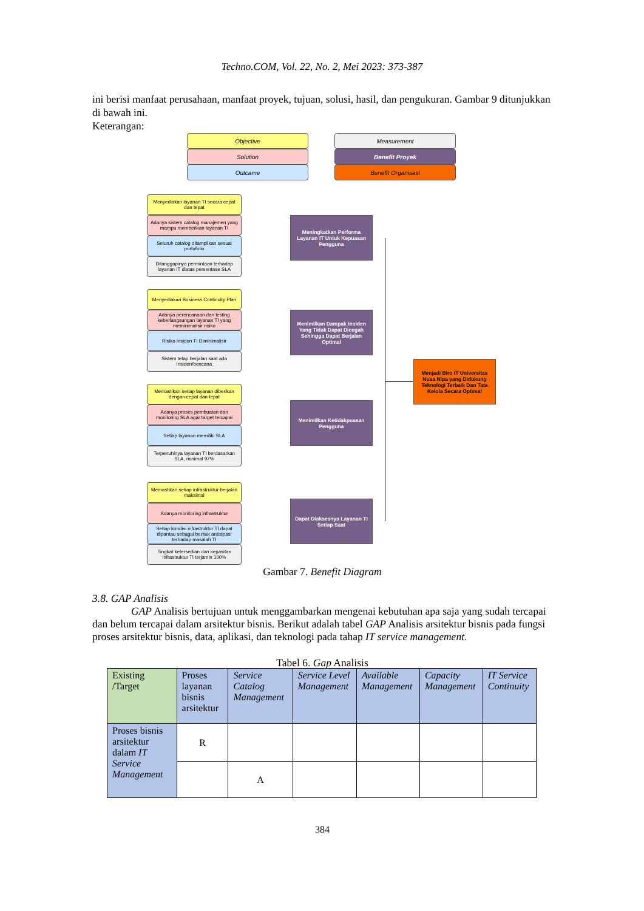Techno.COM, Vol. 22, No. 2, Mei 2023: 373-387
ini berisi manfaat perusahaan, manfaat proyek, tujuan, solusi, hasil, dan pengukuran. Gambar 9 ditunjukkan di bawah ini.
Keterangan:
Objective
Solution
Outcame
Measurement
Benefit Proyek
Benefit Organisasi
Menyediakan layanan TI secara cepat dan tepat
Adanya sistem catalog manajemen yang mampu memberikan layanan TI
Seluruh catalog ditampilkan sesuai portofolio
Ditanggapinya permintaan terhadap layanan IT diatas persentase SLA
Meningkatkan Performa Layanan IT Untuk Kepuasan Pengguna
Menyediakan Business Continuity Plan
Adanya perencanaan dan testing keberlangsungan layanan TI yang meminimalisir risiko
Risiko insiden TI Diminimalisir
Sistem tetap berjalan saat ada insiden/bencana
Menimilkan Dampak Insiden Yang Tidak Dapat Dicegah Sehingga Dapat Berjalan Optimal
Menjadi Biro IT Universitas Nusa Nipa yang Didukung Teknologi Terbaik Dan Tata Kelola Secara Optimal
Memastikan setiap layanan diberikan dengan cepat dan tepat
Adanya proses pembuatan dan monitoring SLA agar target tercapai
Setiap layanan memiliki SLA
Terpenuhinya layanan TI berdasarkan SLA, minimal 97%
Menimilkan Ketidakpuasan Pengguna
Memastikan setiap infrastruktur berjalan maksimal
Adanya monitoring infrastruktur
Setiap kondisi infrastruktur TI dapat dipantau sebagai bentuk antisipasi terhadap masalah TI
Tingkat ketersedian dan kepasitas infrastruktur TI terjamin 100%
Dapat Diaksesnya Layanan TI Setiap Saat
Gambar 7. Benefit Diagram
3.8. GAP Analisis
GAP Analisis bertujuan untuk menggambarkan mengenai kebutuhan apa saja yang sudah tercapai dan belum tercapai dalam arsitektur bisnis. Berikut adalah tabel GAP Analisis arsitektur bisnis pada fungsi proses arsitektur bisnis, data, aplikasi, dan teknologi pada tahap IT service management.
Tabel 6. Gap Analisis
| Existing /Target | Proses layanan bisnis arsitektur | Service Catalog Management | Service Level Management | Available Management | Capacity Management | IT Service Continuity |
| --- | --- | --- | --- | --- | --- | --- |
| Proses bisnis arsitektur dalam IT Service Management | R | | | | | |
| | | A | | | | |
384